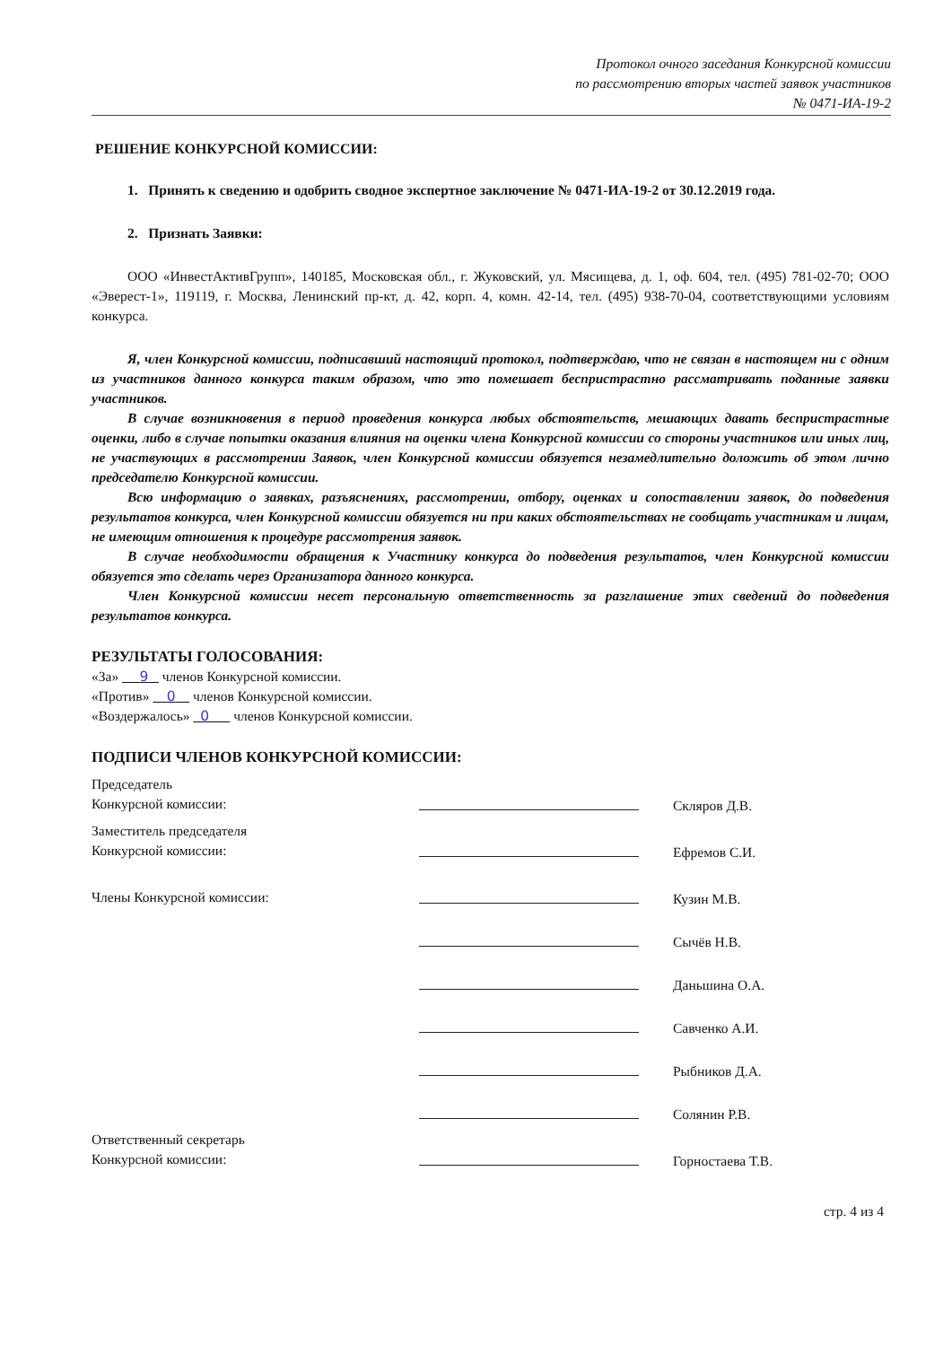Протокол очного заседания Конкурсной комиссии
по рассмотрению вторых частей заявок участников
№ 0471-ИА-19-2
РЕШЕНИЕ КОНКУРСНОЙ КОМИССИИ:
1. Принять к сведению и одобрить сводное экспертное заключение № 0471-ИА-19-2 от 30.12.2019 года.
2. Признать Заявки:
ООО «ИнвестАктивГрупп», 140185, Московская обл., г. Жуковский, ул. Мясищева, д. 1, оф. 604, тел. (495) 781-02-70; ООО «Эверест-1», 119119, г. Москва, Ленинский пр-кт, д. 42, корп. 4, комн. 42-14, тел. (495) 938-70-04, соответствующими условиям конкурса.
Я, член Конкурсной комиссии, подписавший настоящий протокол, подтверждаю, что не связан в настоящем ни с одним из участников данного конкурса таким образом, что это помешает беспристрастно рассматривать поданные заявки участников.
В случае возникновения в период проведения конкурса любых обстоятельств, мешающих давать беспристрастные оценки, либо в случае попытки оказания влияния на оценки члена Конкурсной комиссии со стороны участников или иных лиц, не участвующих в рассмотрении Заявок, член Конкурсной комиссии обязуется незамедлительно доложить об этом лично председателю Конкурсной комиссии.
Всю информацию о заявках, разъяснениях, рассмотрении, отбору, оценках и сопоставлении заявок, до подведения результатов конкурса, член Конкурсной комиссии обязуется ни при каких обстоятельствах не сообщать участникам и лицам, не имеющим отношения к процедуре рассмотрения заявок.
В случае необходимости обращения к Участнику конкурса до подведения результатов, член Конкурсной комиссии обязуется это сделать через Организатора данного конкурса.
Член Конкурсной комиссии несет персональную ответственность за разглашение этих сведений до подведения результатов конкурса.
РЕЗУЛЬТАТЫ ГОЛОСОВАНИЯ:
«За» 9 членов Конкурсной комиссии.
«Против» 0 членов Конкурсной комиссии.
«Воздержалось» 0 членов Конкурсной комиссии.
ПОДПИСИ ЧЛЕНОВ КОНКУРСНОЙ КОМИССИИ:
Председатель
Конкурсной комиссии:
Скляров Д.В.
Заместитель председателя
Конкурсной комиссии:
Ефремов С.И.
Члены Конкурсной комиссии:
Кузин М.В.
Сычёв Н.В.
Даньшина О.А.
Савченко А.И.
Рыбников Д.А.
Солянин Р.В.
Ответственный секретарь
Конкурсной комиссии:
Горностаева Т.В.
стр. 4 из 4